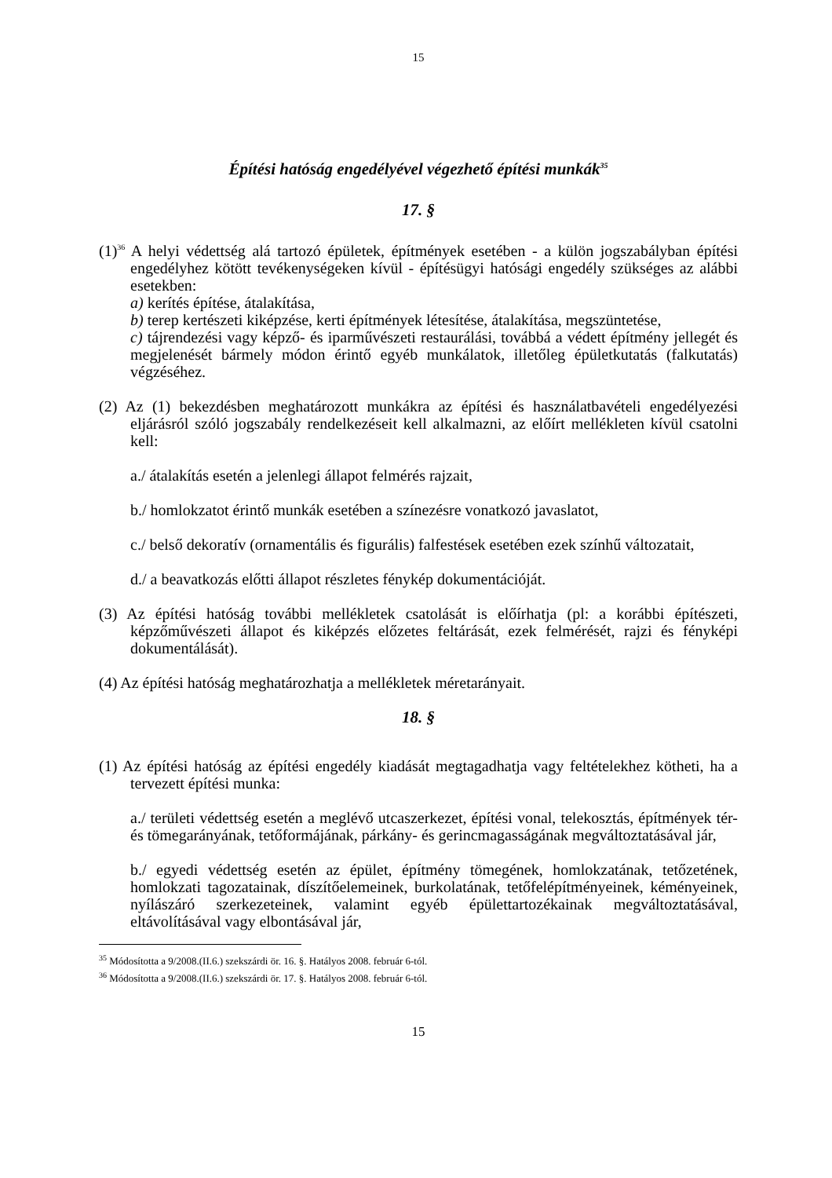15
Építési hatóság engedélyével végezhető építési munkák<sup>35</sup>
17. §
(1)<sup>36</sup> A helyi védettség alá tartozó épületek, építmények esetében - a külön jogszabályban építési engedélyhez kötött tevékenységeken kívül - építésügyi hatósági engedély szükséges az alábbi esetekben:
a) kerítés építése, átalakítása,
b) terep kertészeti kiképzése, kerti építmények létesítése, átalakítása, megszüntetése,
c) tájrendezési vagy képző- és iparművészeti restaurálási, továbbá a védett építmény jellegét és megjelenését bármely módon érintő egyéb munkálatok, illetőleg épületkutatás (falkutatás) végzéséhez.
(2) Az (1) bekezdésben meghatározott munkákra az építési és használatbavételi engedélyezési eljárásról szóló jogszabály rendelkezéseit kell alkalmazni, az előírt mellékleten kívül csatolni kell:
a./ átalakítás esetén a jelenlegi állapot felmérés rajzait,
b./ homlokzatot érintő munkák esetében a színezésre vonatkozó javaslatot,
c./ belső dekoratív (ornamentális és figurális) falfestések esetében ezek színhű változatait,
d./ a beavatkozás előtti állapot részletes fénykép dokumentációját.
(3) Az építési hatóság további mellékletek csatolását is előírhatja (pl: a korábbi építészeti, képzőművészeti állapot és kiképzés előzetes feltárását, ezek felmérését, rajzi és fényképi dokumentálását).
(4) Az építési hatóság meghatározhatja a mellékletek méretarányait.
18. §
(1) Az építési hatóság az építési engedély kiadását megtagadhatja vagy feltételekhez kötheti, ha a tervezett építési munka:
a./ területi védettség esetén a meglévő utcaszerkezet, építési vonal, telekosztás, építmények tér- és tömegarányának, tetőformájának, párkány- és gerincmagasságának megváltoztatásával jár,
b./ egyedi védettség esetén az épület, építmény tömegének, homlokzatának, tetőzetének, homlokzati tagozatainak, díszítőelemeinek, burkolatának, tetőfelépítményeinek, kéményeinek, nyílászáró szerkezeteinek, valamint egyéb épülettartozékainak megváltoztatásával, eltávolításával vagy elbontásával jár,
<sup>35</sup> Módosította a 9/2008.(II.6.) szekszárdi ör. 16. §. Hatályos 2008. február 6-tól.
<sup>36</sup> Módosította a 9/2008.(II.6.) szekszárdi ör. 17. §. Hatályos 2008. február 6-tól.
15